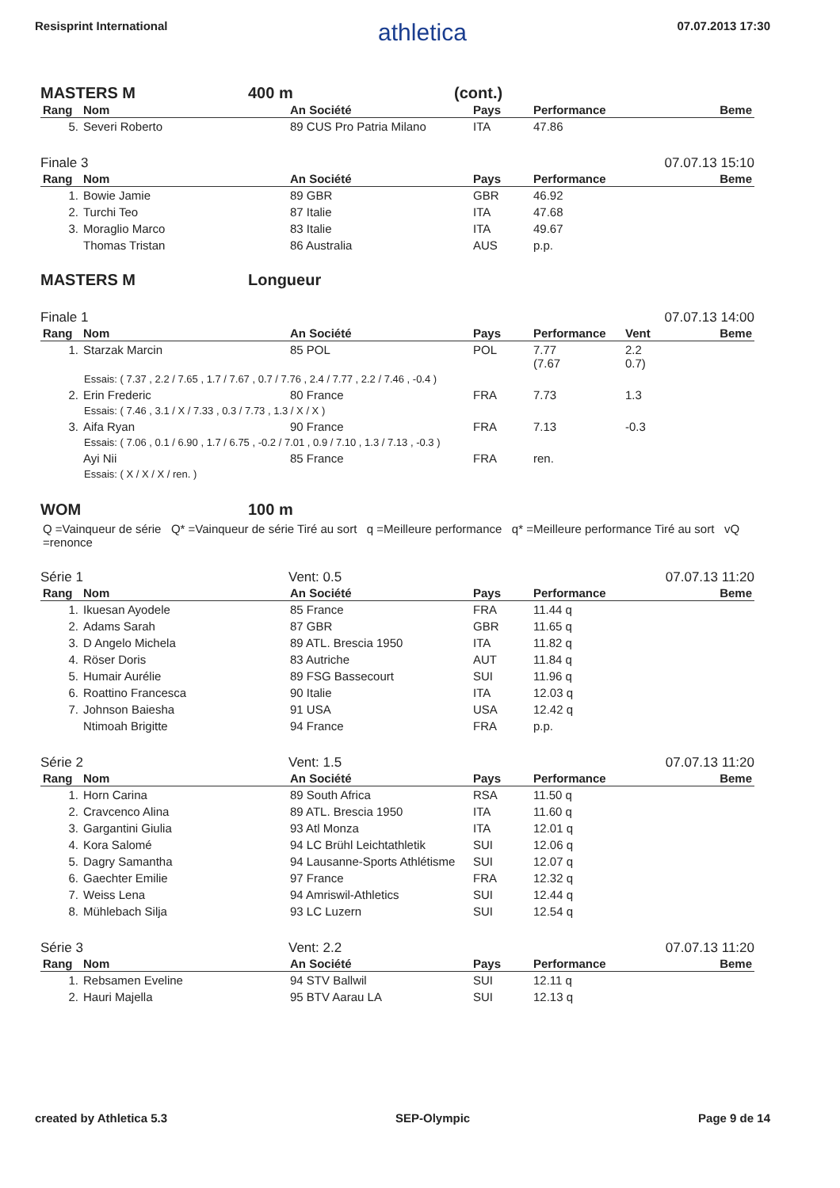Resisprint International athletica 07.07.2013 17:30
MASTERS M 400 m (cont.)
| Rang | Nom | An Société | Pays | Performance | Beme |
| --- | --- | --- | --- | --- | --- |
| 5. | Severi Roberto | 89 CUS Pro Patria Milano | ITA | 47.86 | |
Finale 3 07.07.13 15:10
| Rang | Nom | An Société | Pays | Performance | Beme |
| --- | --- | --- | --- | --- | --- |
| 1. | Bowie Jamie | 89 GBR | GBR | 46.92 | |
| 2. | Turchi Teo | 87 Italie | ITA | 47.68 | |
| 3. | Moraglio Marco | 83 Italie | ITA | 49.67 | |
| | Thomas Tristan | 86 Australia | AUS | p.p. | |
MASTERS M Longueur
Finale 1 07.07.13 14:00
| Rang | Nom | An Société | Pays | Performance | Vent | Beme |
| --- | --- | --- | --- | --- | --- | --- |
| 1. | Starzak Marcin | 85 POL | POL | 7.77 (7.67 | 2.2 0.7) | |
| Essais: ( 7.37 , 2.2 / 7.65 , 1.7 / 7.67 , 0.7 / 7.76 , 2.4 / 7.77 , 2.2 / 7.46 , -0.4 ) | | | | | | |
| 2. | Erin Frederic | 80 France | FRA | 7.73 | 1.3 | |
| Essais: ( 7.46 , 3.1 / X / 7.33 , 0.3 / 7.73 , 1.3 / X / X ) | | | | | | |
| 3. | Aifa Ryan | 90 France | FRA | 7.13 | -0.3 | |
| Essais: ( 7.06 , 0.1 / 6.90 , 1.7 / 6.75 , -0.2 / 7.01 , 0.9 / 7.10 , 1.3 / 7.13 , -0.3 ) | | | | | | |
| | Ayi Nii | 85 France | FRA | ren. | | |
| Essais: ( X / X / X / ren. ) | | | | | | |
WOM 100 m
Q =Vainqueur de série Q* =Vainqueur de série Tiré au sort q =Meilleure performance q* =Meilleure performance Tiré au sort vQ =renonce
Série 1 Vent: 0.5 07.07.13 11:20
| Rang | Nom | An Société | Pays | Performance | Beme |
| --- | --- | --- | --- | --- | --- |
| 1. | Ikuesan Ayodele | 85 France | FRA | 11.44 q | |
| 2. | Adams Sarah | 87 GBR | GBR | 11.65 q | |
| 3. | D Angelo Michela | 89 ATL. Brescia 1950 | ITA | 11.82 q | |
| 4. | Röser Doris | 83 Autriche | AUT | 11.84 q | |
| 5. | Humair Aurélie | 89 FSG Bassecourt | SUI | 11.96 q | |
| 6. | Roattino Francesca | 90 Italie | ITA | 12.03 q | |
| 7. | Johnson Baiesha | 91 USA | USA | 12.42 q | |
| | Ntimoah Brigitte | 94 France | FRA | p.p. | |
Série 2 Vent: 1.5 07.07.13 11:20
| Rang | Nom | An Société | Pays | Performance | Beme |
| --- | --- | --- | --- | --- | --- |
| 1. | Horn Carina | 89 South Africa | RSA | 11.50 q | |
| 2. | Cravcenco Alina | 89 ATL. Brescia 1950 | ITA | 11.60 q | |
| 3. | Gargantini Giulia | 93 Atl Monza | ITA | 12.01 q | |
| 4. | Kora Salomé | 94 LC Brühl Leichtathletik | SUI | 12.06 q | |
| 5. | Dagry Samantha | 94 Lausanne-Sports Athlétisme | SUI | 12.07 q | |
| 6. | Gaechter Emilie | 97 France | FRA | 12.32 q | |
| 7. | Weiss Lena | 94 Amriswil-Athletics | SUI | 12.44 q | |
| 8. | Mühlebach Silja | 93 LC Luzern | SUI | 12.54 q | |
Série 3 Vent: 2.2 07.07.13 11:20
| Rang | Nom | An Société | Pays | Performance | Beme |
| --- | --- | --- | --- | --- | --- |
| 1. | Rebsamen Eveline | 94 STV Ballwil | SUI | 12.11 q | |
| 2. | Hauri Majella | 95 BTV Aarau LA | SUI | 12.13 q | |
created by Athletica 5.3 SEP-Olympic Page 9 de 14